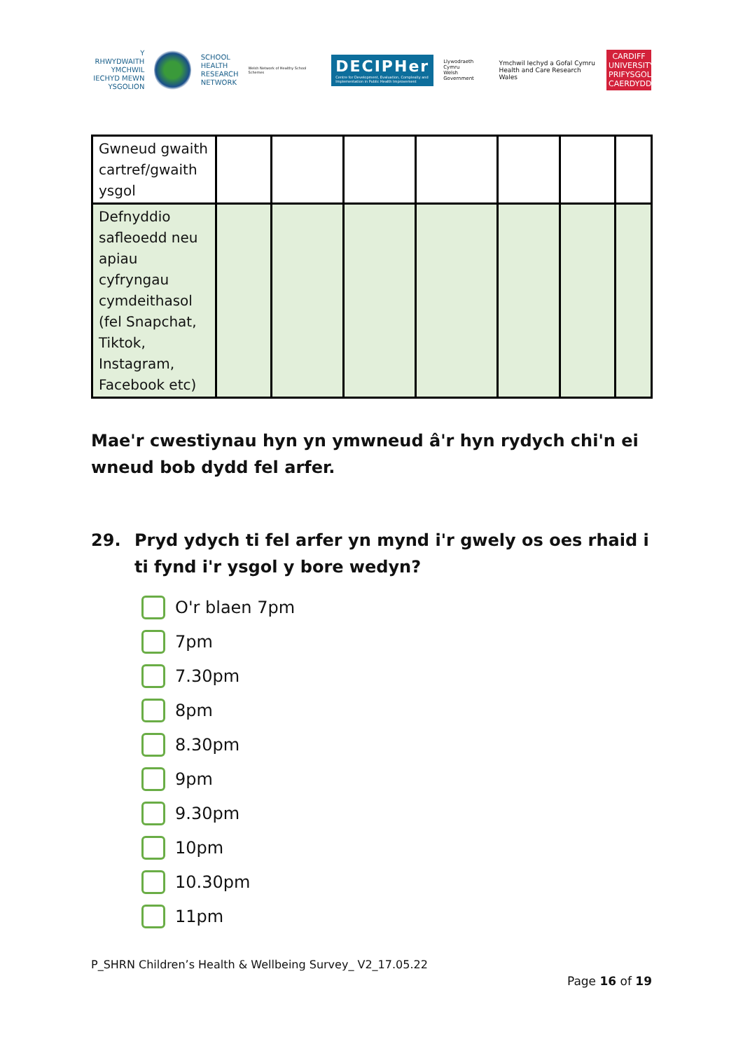Y RHWYDWAITH
YMCHWIL
IECHYD MEWN
YSGOLION
SCHOOL
HEALTH
RESEARCH
NETWORK
Welsh Network of Healthy School Schemes
DECIPHer
Centre for Development, Evaluation, Complexity and Implementation in Public Health Improvement
Llywodraeth Cymru
Welsh Government
Ymchwil Iechyd a Gofal Cymru
Health and Care Research Wales
CARDIFF UNIVERSITY
PRIFYSGOL CAERDYDD
| Gwneud gwaith cartref/gwaith ysgol | | | | | | | |
| Defnyddio safleoedd neu apiau cyfryngau cymdeithasol (fel Snapchat, Tiktok, Instagram, Facebook etc) | | | | | | | |
Mae'r cwestiynau hyn yn ymwneud â'r hyn rydych chi'n ei wneud bob dydd fel arfer.
29. Pryd ydych ti fel arfer yn mynd i'r gwely os oes rhaid i ti fynd i'r ysgol y bore wedyn?
O'r blaen 7pm
7pm
7.30pm
8pm
8.30pm
9pm
9.30pm
10pm
10.30pm
11pm
P_SHRN Children’s Health & Wellbeing Survey_ V2_17.05.22
Page 16 of 19